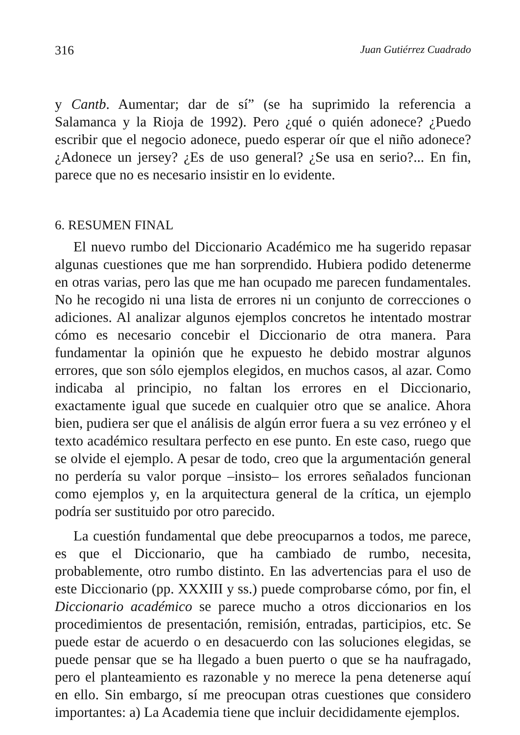316 Juan Gutiérrez Cuadrado
y Cantb. Aumentar; dar de sí” (se ha suprimido la referencia a Salamanca y la Rioja de 1992). Pero ¿qué o quién adonece? ¿Puedo escribir que el negocio adonece, puedo esperar oír que el niño adonece? ¿Adonece un jersey? ¿Es de uso general? ¿Se usa en serio?... En fin, parece que no es necesario insistir en lo evidente.
6. RESUMEN FINAL
El nuevo rumbo del Diccionario Académico me ha sugerido repasar algunas cuestiones que me han sorprendido. Hubiera podido detenerme en otras varias, pero las que me han ocupado me parecen fundamentales. No he recogido ni una lista de errores ni un conjunto de correcciones o adiciones. Al analizar algunos ejemplos concretos he intentado mostrar cómo es necesario concebir el Diccionario de otra manera. Para fundamentar la opinión que he expuesto he debido mostrar algunos errores, que son sólo ejemplos elegidos, en muchos casos, al azar. Como indicaba al principio, no faltan los errores en el Diccionario, exactamente igual que sucede en cualquier otro que se analice. Ahora bien, pudiera ser que el análisis de algún error fuera a su vez erróneo y el texto académico resultara perfecto en ese punto. En este caso, ruego que se olvide el ejemplo. A pesar de todo, creo que la argumentación general no perdería su valor porque –insisto– los errores señalados funcionan como ejemplos y, en la arquitectura general de la crítica, un ejemplo podría ser sustituido por otro parecido.
La cuestión fundamental que debe preocuparnos a todos, me parece, es que el Diccionario, que ha cambiado de rumbo, necesita, probablemente, otro rumbo distinto. En las advertencias para el uso de este Diccionario (pp. XXXIII y ss.) puede comprobarse cómo, por fin, el Diccionario académico se parece mucho a otros diccionarios en los procedimientos de presentación, remisión, entradas, participios, etc. Se puede estar de acuerdo o en desacuerdo con las soluciones elegidas, se puede pensar que se ha llegado a buen puerto o que se ha naufragado, pero el planteamiento es razonable y no merece la pena detenerse aquí en ello. Sin embargo, sí me preocupan otras cuestiones que considero importantes: a) La Academia tiene que incluir decididamente ejemplos.